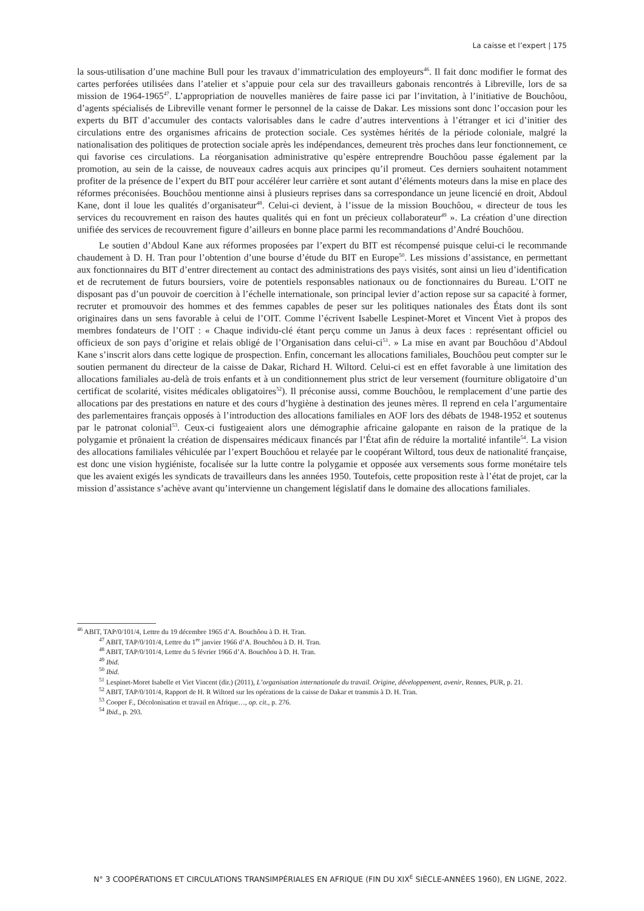La caisse et l’expert | 175
la sous-utilisation d’une machine Bull pour les travaux d’immatriculation des employeurs<sup>46</sup>. Il fait donc modifier le format des cartes perforées utilisées dans l’atelier et s’appuie pour cela sur des travailleurs gabonais rencontrés à Libreville, lors de sa mission de 1964-1965<sup>47</sup>. L’appropriation de nouvelles manières de faire passe ici par l’invitation, à l’initiative de Bouchôou, d’agents spécialisés de Libreville venant former le personnel de la caisse de Dakar. Les missions sont donc l’occasion pour les experts du BIT d’accumuler des contacts valorisables dans le cadre d’autres interventions à l’étranger et ici d’initier des circulations entre des organismes africains de protection sociale. Ces systèmes hérités de la période coloniale, malgré la nationalisation des politiques de protection sociale après les indépendances, demeurent très proches dans leur fonctionnement, ce qui favorise ces circulations. La réorganisation administrative qu’espère entreprendre Bouchôou passe également par la promotion, au sein de la caisse, de nouveaux cadres acquis aux principes qu’il promeut. Ces derniers souhaitent notamment profiter de la présence de l’expert du BIT pour accélérer leur carrière et sont autant d’éléments moteurs dans la mise en place des réformes préconisées. Bouchôou mentionne ainsi à plusieurs reprises dans sa correspondance un jeune licencié en droit, Abdoul Kane, dont il loue les qualités d’organisateur<sup>48</sup>. Celui-ci devient, à l’issue de la mission Bouchôou, « directeur de tous les services du recouvrement en raison des hautes qualités qui en font un précieux collaborateur<sup>49</sup> ». La création d’une direction unifiée des services de recouvrement figure d’ailleurs en bonne place parmi les recommandations d’André Bouchôou.
Le soutien d’Abdoul Kane aux réformes proposées par l’expert du BIT est récompensé puisque celui-ci le recommande chaudement à D. H. Tran pour l’obtention d’une bourse d’étude du BIT en Europe<sup>50</sup>. Les missions d’assistance, en permettant aux fonctionnaires du BIT d’entrer directement au contact des administrations des pays visités, sont ainsi un lieu d’identification et de recrutement de futurs boursiers, voire de potentiels responsables nationaux ou de fonctionnaires du Bureau. L’OIT ne disposant pas d’un pouvoir de coercition à l’échelle internationale, son principal levier d’action repose sur sa capacité à former, recruter et promouvoir des hommes et des femmes capables de peser sur les politiques nationales des États dont ils sont originaires dans un sens favorable à celui de l’OIT. Comme l’écrivent Isabelle Lespinet-Moret et Vincent Viet à propos des membres fondateurs de l’OIT : « Chaque individu-clé étant perçu comme un Janus à deux faces : représentant officiel ou officieux de son pays d’origine et relais obligé de l’Organisation dans celui-ci<sup>51</sup>. » La mise en avant par Bouchôou d’Abdoul Kane s’inscrit alors dans cette logique de prospection. Enfin, concernant les allocations familiales, Bouchôou peut compter sur le soutien permanent du directeur de la caisse de Dakar, Richard H. Wiltord. Celui-ci est en effet favorable à une limitation des allocations familiales au-delà de trois enfants et à un conditionnement plus strict de leur versement (fourniture obligatoire d’un certificat de scolarité, visites médicales obligatoires<sup>52</sup>). Il préconise aussi, comme Bouchôou, le remplacement d’une partie des allocations par des prestations en nature et des cours d’hygiène à destination des jeunes mères. Il reprend en cela l’argumentaire des parlementaires français opposés à l’introduction des allocations familiales en AOF lors des débats de 1948-1952 et soutenus par le patronat colonial<sup>53</sup>. Ceux-ci fustigeaient alors une démographie africaine galopante en raison de la pratique de la polygamie et prônaient la création de dispensaires médicaux financés par l’État afin de réduire la mortalité infantile<sup>54</sup>. La vision des allocations familiales véhiculée par l’expert Bouchôou et relayée par le coopérant Wiltord, tous deux de nationalité française, est donc une vision hygiéniste, focalisée sur la lutte contre la polygamie et opposée aux versements sous forme monétaire tels que les avaient exigés les syndicats de travailleurs dans les années 1950. Toutefois, cette proposition reste à l’état de projet, car la mission d’assistance s’achève avant qu’intervienne un changement législatif dans le domaine des allocations familiales.
<sup>46</sup> ABIT, TAP/0/101/4, Lettre du 19 décembre 1965 d’A. Bouchôou à D. H. Tran.
<sup>47</sup> ABIT, TAP/0/101/4, Lettre du 1<sup>er</sup> janvier 1966 d’A. Bouchôou à D. H. Tran.
<sup>48</sup> ABIT, TAP/0/101/4, Lettre du 5 février 1966 d’A. Bouchôou à D. H. Tran.
<sup>49</sup> Ibid.
<sup>50</sup> Ibid.
<sup>51</sup> Lespinet-Moret Isabelle et Viet Vincent (dir.) (2011), L’organisation internationale du travail. Origine, développement, avenir, Rennes, PUR, p. 21.
<sup>52</sup> ABIT, TAP/0/101/4, Rapport de H. R Wiltord sur les opérations de la caisse de Dakar et transmis à D. H. Tran.
<sup>53</sup> Cooper F., Décolonisation et travail en Afrique…, op. cit., p. 276.
<sup>54</sup> Ibid., p. 293.
N° 3 COOPÉRATIONS ET CIRCULATIONS TRANSIMPÉRIALES EN AFRIQUE (FIN DU XIX<sup>E</sup> SIÈCLE-ANNÉES 1960), EN LIGNE, 2022.